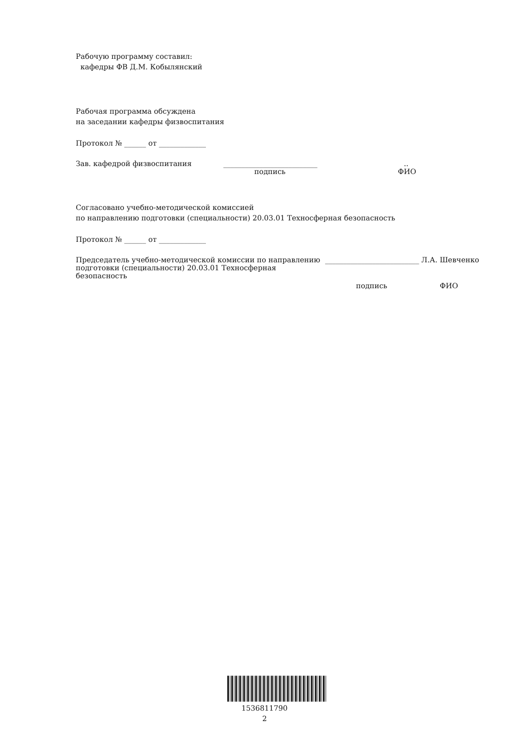Рабочую программу составил:
кафедры ФВ Д.М. Кобылянский
Рабочая программа обсуждена
на заседании кафедры физвоспитания
Протокол № ______ от _____________
Зав. кафедрой физвоспитания __________________________..
подпись ФИО
Согласовано учебно-методической комиссией
по направлению подготовки (специальности) 20.03.01 Техносферная безопасность
Протокол № ______ от _____________
Председатель учебно-методической комиссии по направлению подготовки (специальности) 20.03.01 Техносферная безопасность __________________________ Л.А. Шевченко
подпись ФИО
1536811790
2